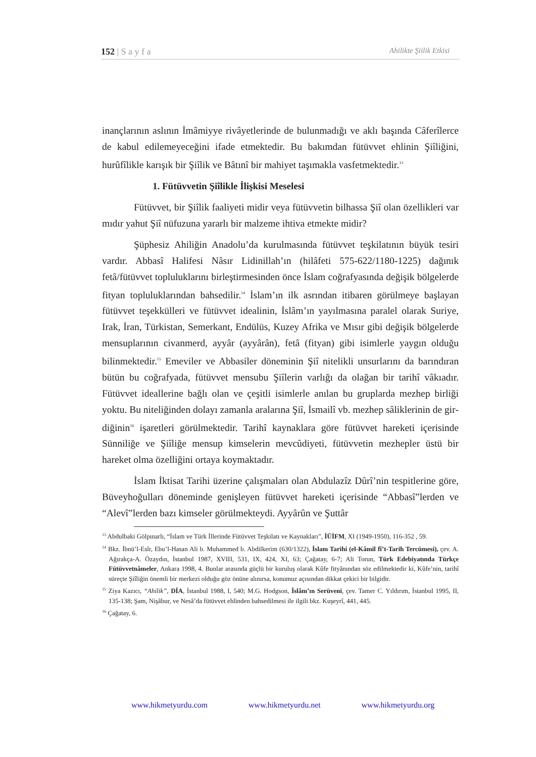152 | S a y f a Ahilikte Şiilik Etkisi
inançlarının aslının İmâmiyye rivâyetlerinde de bulunmadığı ve aklı başında Câferîlerce de kabul edilemeyeceğini ifade etmektedir. Bu bakımdan fütüvvet ehlinin Şiîliğini, hurûfîlikle karışık bir Şiîlik ve Bâtınî bir mahiyet taşımakla vasfetmektedir.<sup>13</sup>
1. Fütüvvetin Şiîlikle İlişkisi Meselesi
Fütüvvet, bir Şiîlik faaliyeti midir veya fütüvvetin bilhassa Şiî olan özel­likleri var mıdır yahut Şiî nüfuzuna yararlı bir malzeme ihtiva etmekte midir?
Şüphesiz Ahiliğin Anadolu’da kurulmasında fütüvvet teşkilatının büyük tesiri vardır. Abbasî Halifesi Nâsır Lidinillah’ın (hilâfeti 575-622/1180-1225) dağı­nık fetâ/fütüvvet topluluklarını birleştirmesinden önce İslam coğrafyasında deği­şik bölgelerde fityan topluluklarından bahsedilir.<sup>14</sup> İslam’ın ilk asrından itibaren görülmeye başlayan fütüvvet teşekkülleri ve fütüvvet idealinin, İslâm’ın yayıl­masına paralel olarak Suriye, Irak, İran, Türkistan, Semerkant, Endülüs, Kuzey Afrika ve Mısır gibi değişik bölgelerde mensuplarının civanmerd, ayyâr (ayyârân), fetâ (fityan) gibi isimlerle yaygın olduğu bilinmektedir.<sup>15</sup> Emeviler ve Abbasiler döneminin Şiî nitelikli unsurlarını da barındıran bütün bu coğrafyada, fütüvvet mensubu Şiîlerin varlığı da olağan bir tarihî vâkıadır. Fütüvvet idealle­rine bağlı olan ve çeşitli isimlerle anılan bu gruplarda mezhep birliği yoktu. Bu niteliğinden dolayı zamanla aralarına Şiî, İsmailî vb. mezhep sâliklerinin de gir­diğinin<sup>16</sup> işaretleri görülmektedir. Tarihî kaynaklara göre fütüvvet hareketi içeri­sinde Sünniliğe ve Şiîliğe mensup kimselerin mevcûdiyeti, fütüvvetin mezhepler üstü bir hareket olma özelliğini ortaya koymaktadır.
İslam İktisat Tarihi üzerine çalışmaları olan Abdulazîz Dûrî’nin tespitleri­ne göre, Büveyhoğulları döneminde genişleyen fütüvvet hareketi içerisinde “Ab­basî”lerden ve “Alevî”lerden bazı kimseler görülmekteydi. Ayyârûn ve Şuttâr
<sup>13</sup> Abdulbaki Gölpınarlı, “İslam ve Türk İllerinde Fütüvvet Teşkilatı ve Kaynakları”, İÜİFM, XI (1949-1950), 116-352 , 59.
<sup>14</sup> Bkz. İbnü’l-Esîr, Ebu’l-Hasan Ali b. Muhammed b. Abdilkerim (630/1322), İslam Tarihi (el-Kâmil fî’t-Tarih Tercümesi), çev. A. Ağırakça-A. Özaydın, İstanbul 1987, XVIII, 531, IX, 424, XI, 63; Çağatay, 6-7; Ali Torun, Türk Edebiyatında Türkçe Fütüvvetnâmeler, Ankara 1998, 4. Bunlar arasında güçlü bir kuruluş olarak Kûfe fityânından söz edilmektedir ki, Kûfe’nin, tarihî süreçte Şiîliğin önemli bir merkezi olduğu göz önüne alınırsa, konumuz açısından dikkat çekici bir bilgidir.
<sup>15</sup> Ziya Kazıcı, “Ahilik”, DİA, İstanbul 1988, I, 540; M.G. Hodgson, İslâm’ın Serüveni, çev. Tamer C. Yıldırım, İstanbul 1995, II, 135-138; Şam, Nişâbur, ve Nesâ’da fütüvvet ehlinden bahsedilmesi ile ilgili bkz. Kuşeyrî, 441, 445.
<sup>16</sup> Çağatay, 6.
www.hikmetyurdu.com www.hikmetyurdu.net www.hikmetyurdu.org